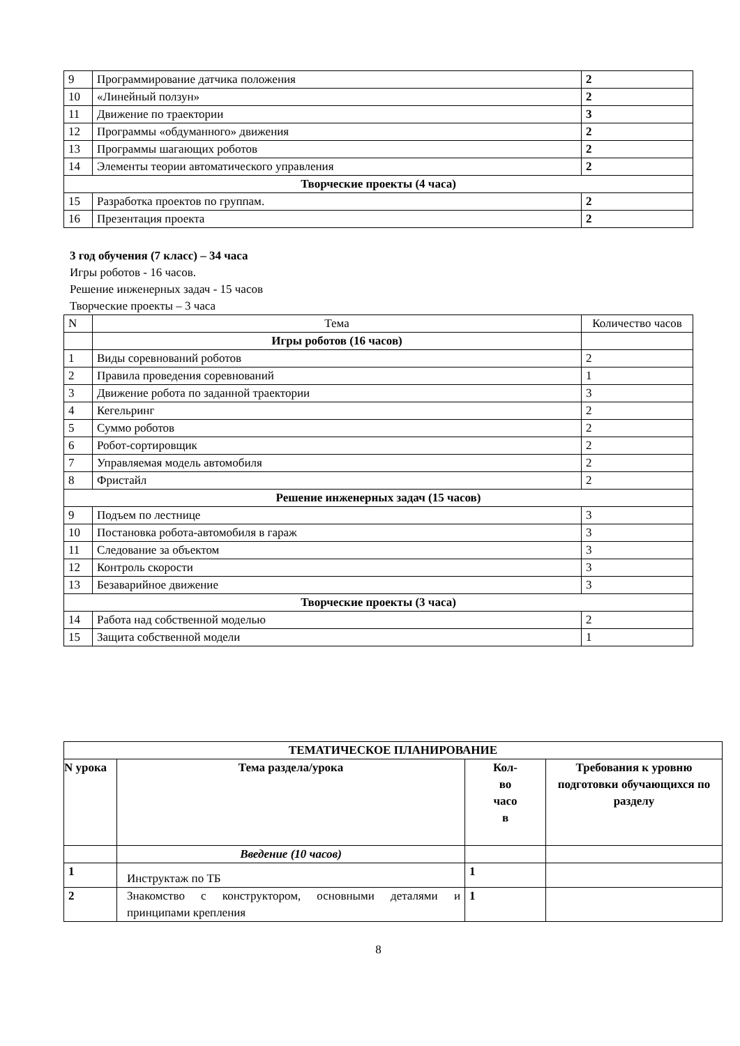| 9 | Программирование датчика положения | 2 |
| 10 | «Линейный ползун» | 2 |
| 11 | Движение по траектории | 3 |
| 12 | Программы «обдуманного» движения | 2 |
| 13 | Программы шагающих роботов | 2 |
| 14 | Элементы теории автоматического управления | 2 |
| Творческие проекты (4 часа) | | |
| 15 | Разработка проектов по группам. | 2 |
| 16 | Презентация проекта | 2 |
3 год обучения (7 класс) – 34 часа
Игры роботов - 16 часов.
Решение инженерных задач - 15 часов
Творческие проекты – 3 часа
| N | Тема | Количество часов |
| | Игры роботов (16 часов) | |
| 1 | Виды соревнований роботов | 2 |
| 2 | Правила проведения соревнований | 1 |
| 3 | Движение робота по заданной траектории | 3 |
| 4 | Кегельринг | 2 |
| 5 | Суммо роботов | 2 |
| 6 | Робот-сортировщик | 2 |
| 7 | Управляемая модель автомобиля | 2 |
| 8 | Фристайл | 2 |
| Решение инженерных задач (15 часов) | | |
| 9 | Подъем по лестнице | 3 |
| 10 | Постановка робота-автомобиля в гараж | 3 |
| 11 | Следование за объектом | 3 |
| 12 | Контроль скорости | 3 |
| 13 | Безаварийное движение | 3 |
| Творческие проекты (3 часа) | | |
| 14 | Работа над собственной моделью | 2 |
| 15 | Защита собственной модели | 1 |
| ТЕМАТИЧЕСКОЕ ПЛАНИРОВАНИЕ | | | |
| --- | --- | --- | --- |
| N урока | Тема раздела/урока | Кол- во часо в | Требования к уровню подготовки обучающихся по разделу |
| | Введение (10 часов) | | |
| 1 | Инструктаж по ТБ | 1 | |
| 2 | Знакомство с конструктором, основными деталями и принципами крепления | 1 | |
8